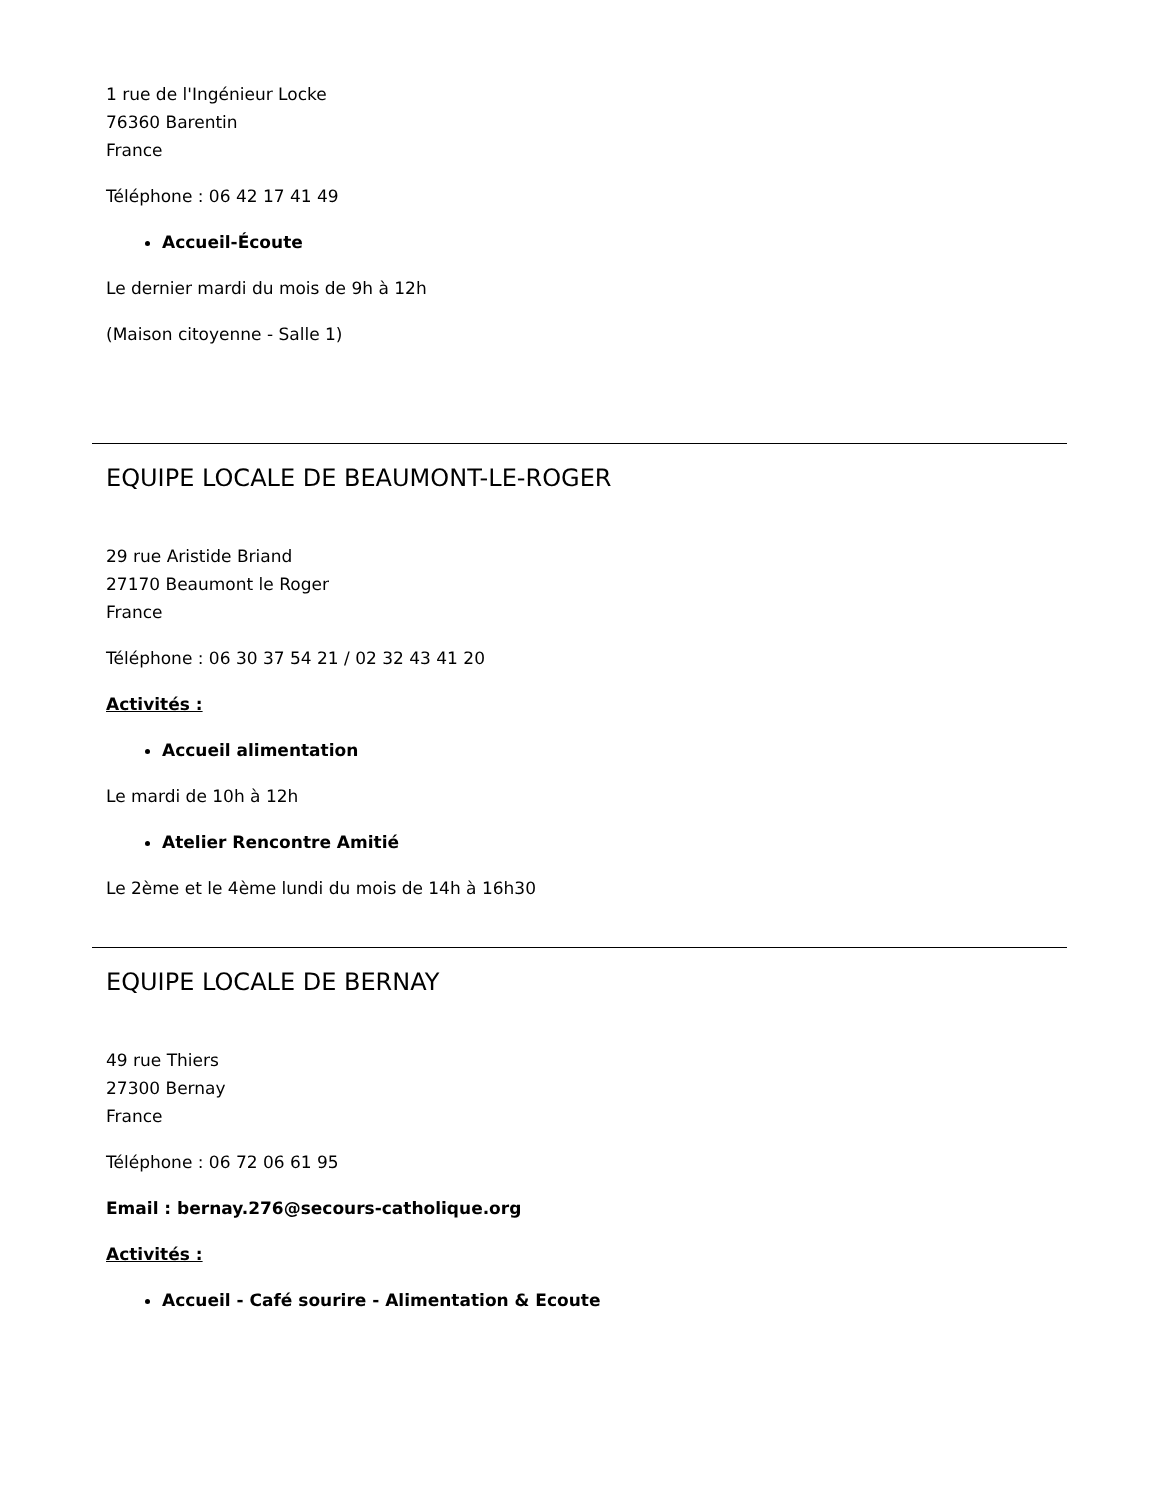1 rue de l'Ingénieur Locke
76360 Barentin
France
Téléphone : 06 42 17 41 49
Accueil-Écoute
Le dernier mardi du mois de 9h à 12h
(Maison citoyenne - Salle 1)
EQUIPE LOCALE DE BEAUMONT-LE-ROGER
29 rue Aristide Briand
27170 Beaumont le Roger
France
Téléphone : 06 30 37 54 21 / 02 32 43 41 20
Activités :
Accueil alimentation
Le mardi de 10h à 12h
Atelier Rencontre Amitié
Le 2ème et le 4ème lundi du mois de 14h à 16h30
EQUIPE LOCALE DE BERNAY
49 rue Thiers
27300 Bernay
France
Téléphone : 06 72 06 61 95
Email : bernay.276@secours-catholique.org
Activités :
Accueil - Café sourire - Alimentation & Ecoute